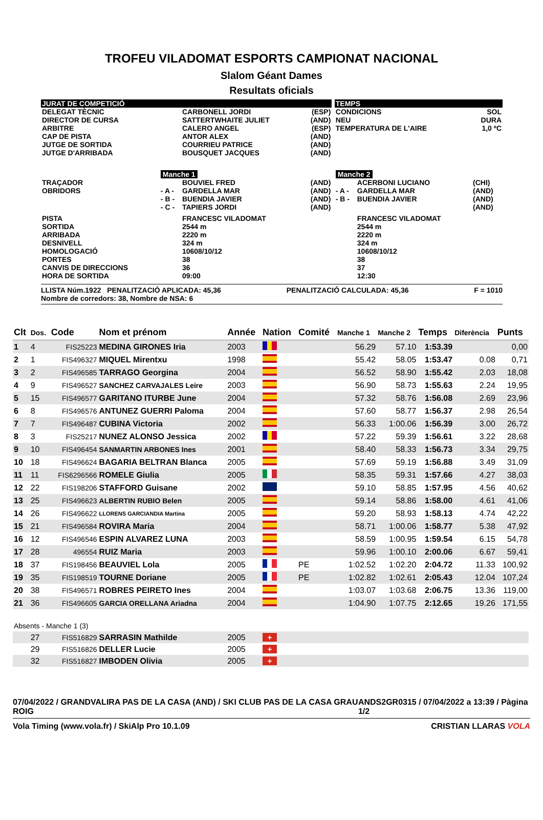TROFEU VILADOMAT ESPORTS CAMPIONAT NACIONAL
Slalom Géant Dames
Resultats oficials
| JURAT DE COMPETICIÓ | | | | | TEMPS | | |
| DELEGAT TÈCNIC DIRECTOR DE CURSA ARBITRE CAP DE PISTA JUTGE DE SORTIDA JUTGE D'ARRIBADA | | CARBONELL JORDI SATTERTWHAITE JULIET CALERO ANGEL ANTOR ALEX COURRIEU PATRICE BOUSQUET JACQUES | (ESP) (AND) (ESP) (AND) (AND) (AND) | | CONDICIONS NEU TEMPERATURA DE L'AIRE | | SOL DURA 1,0 ºC |
| | Manche 1 | | | | Manche 2 | | |
| TRAÇADOR OBRIDORS | - A - - B - - C - | BOUVIEL FRED GARDELLA MAR BUENDIA JAVIER TAPIERS JORDI | (AND) (AND) (AND) (AND) | | - A - - B - | ACERBONI LUCIANO GARDELLA MAR BUENDIA JAVIER | (CHI) (AND) (AND) (AND) |
| PISTA SORTIDA ARRIBADA DESNIVELL HOMOLOGACIÓ PORTES CANVIS DE DIRECCIONS HORA DE SORTIDA | | FRANCESC VILADOMAT 2544 m 2220 m 324 m 10608/10/12 38 36 09:00 | | | | FRANCESC VILADOMAT 2544 m 2220 m 324 m 10608/10/12 38 37 12:30 | |
LLISTA Núm.1922 PENALITZACIÓ APLICADA: 45,36
Nombre de corredors: 38, Nombre de NSA: 6 PENALITZACIÓ CALCULADA: 45,36 F = 1010
| Clt | Dos. | Code | Nom et prénom | Année | Nation | Comité | Manche 1 | Manche 2 | Temps | Diferència | Punts |
| --- | --- | --- | --- | --- | --- | --- | --- | --- | --- | --- | --- |
| 1 | 4 | FIS25223 | MEDINA GIRONES Iria | 2003 | | | 56.29 | 57.10 | 1:53.39 | | 0,00 |
| 2 | 1 | FIS496327 | MIQUEL Mirentxu | 1998 | | | 55.42 | 58.05 | 1:53.47 | 0.08 | 0,71 |
| 3 | 2 | FIS496585 | TARRAGO Georgina | 2004 | | | 56.52 | 58.90 | 1:55.42 | 2.03 | 18,08 |
| 4 | 9 | FIS496527 | SANCHEZ CARVAJALES Leire | 2003 | | | 56.90 | 58.73 | 1:55.63 | 2.24 | 19,95 |
| 5 | 15 | FIS496577 | GARITANO ITURBE June | 2004 | | | 57.32 | 58.76 | 1:56.08 | 2.69 | 23,96 |
| 6 | 8 | FIS496576 | ANTUNEZ GUERRI Paloma | 2004 | | | 57.60 | 58.77 | 1:56.37 | 2.98 | 26,54 |
| 7 | 7 | FIS496487 | CUBINA Victoria | 2002 | | | 56.33 | 1:00.06 | 1:56.39 | 3.00 | 26,72 |
| 8 | 3 | FIS25217 | NUNEZ ALONSO Jessica | 2002 | | | 57.22 | 59.39 | 1:56.61 | 3.22 | 28,68 |
| 9 | 10 | FIS496454 | SANMARTIN ARBONES Ines | 2001 | | | 58.40 | 58.33 | 1:56.73 | 3.34 | 29,75 |
| 10 | 18 | FIS496624 | BAGARIA BELTRAN Blanca | 2005 | | | 57.69 | 59.19 | 1:56.88 | 3.49 | 31,09 |
| 11 | 11 | FIS6296566 | ROMELE Giulia | 2005 | | | 58.35 | 59.31 | 1:57.66 | 4.27 | 38,03 |
| 12 | 22 | FIS198206 | STAFFORD Guisane | 2002 | | | 59.10 | 58.85 | 1:57.95 | 4.56 | 40,62 |
| 13 | 25 | FIS496623 | ALBERTIN RUBIO Belen | 2005 | | | 59.14 | 58.86 | 1:58.00 | 4.61 | 41,06 |
| 14 | 26 | FIS496622 | LLORENS GARCIANDIA Martina | 2005 | | | 59.20 | 58.93 | 1:58.13 | 4.74 | 42,22 |
| 15 | 21 | FIS496584 | ROVIRA Maria | 2004 | | | 58.71 | 1:00.06 | 1:58.77 | 5.38 | 47,92 |
| 16 | 12 | FIS496546 | ESPIN ALVAREZ LUNA | 2003 | | | 58.59 | 1:00.95 | 1:59.54 | 6.15 | 54,78 |
| 17 | 28 | 496554 | RUIZ Maria | 2003 | | | 59.96 | 1:00.10 | 2:00.06 | 6.67 | 59,41 |
| 18 | 37 | FIS198456 | BEAUVIEL Lola | 2005 | | PE | 1:02.52 | 1:02.20 | 2:04.72 | 11.33 | 100,92 |
| 19 | 35 | FIS198519 | TOURNE Doriane | 2005 | | PE | 1:02.82 | 1:02.61 | 2:05.43 | 12.04 | 107,24 |
| 20 | 38 | FIS496571 | ROBRES PEIRETO Ines | 2004 | | | 1:03.07 | 1:03.68 | 2:06.75 | 13.36 | 119,00 |
| 21 | 36 | FIS496605 | GARCIA ORELLANA Ariadna | 2004 | | | 1:04.90 | 1:07.75 | 2:12.65 | 19.26 | 171,55 |
| Absents - Manche 1 (3) | | | | | | | | | | | |
| | 27 | FIS516829 | SARRASIN Mathilde | 2005 | + | | | | | | |
| | 29 | FIS516826 | DELLER Lucie | 2005 | + | | | | | | |
| | 32 | FIS516827 | IMBODEN Olivia | 2005 | + | | | | | | |
07/04/2022 / GRANDVALIRA PAS DE LA CASA (AND) / SKI CLUB PAS DE LA CASA GRAU ROIG ANDS2GR0315 / 07/04/2022 a 13:39 / Pàgina 1/2
Vola Timing (www.vola.fr) / SkiAlp Pro 10.1.09 CRISTIAN LLARAS VOLA